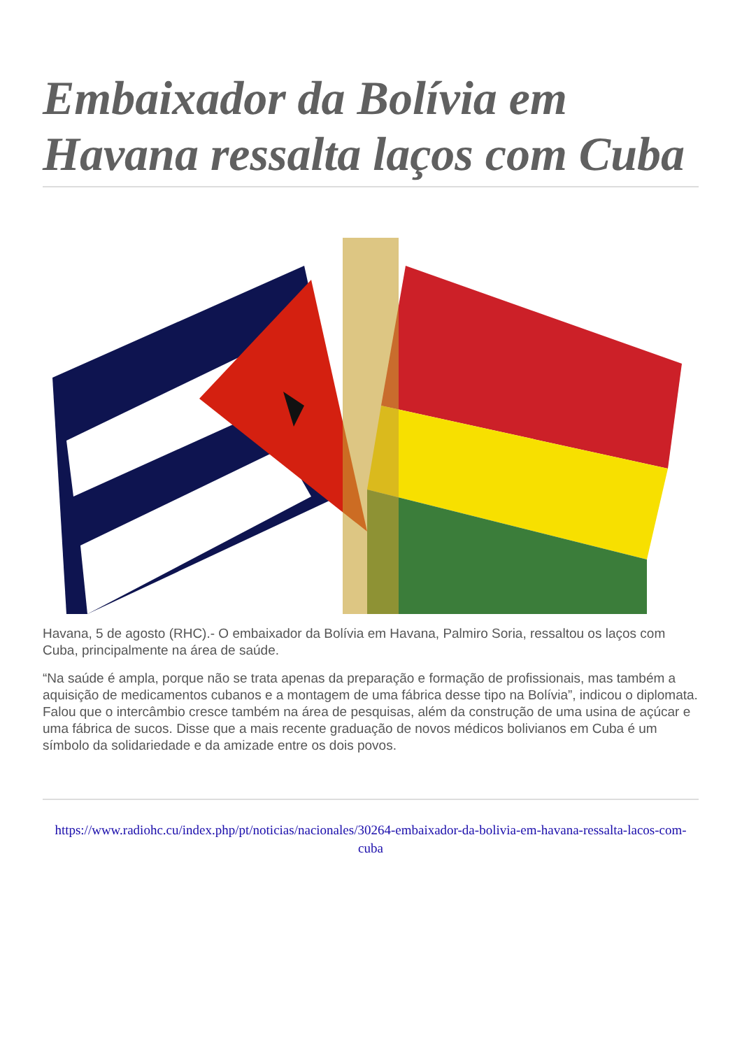Embaixador da Bolívia em Havana ressalta laços com Cuba
Havana, 5 de agosto (RHC).- O embaixador da Bolívia em Havana, Palmiro Soria, ressaltou os laços com Cuba, principalmente na área de saúde.
“Na saúde é ampla, porque não se trata apenas da preparação e formação de profissionais, mas também a aquisição de medicamentos cubanos e a montagem de uma fábrica desse tipo na Bolívia”, indicou o diplomata. Falou que o intercâmbio cresce também na área de pesquisas, além da construção de uma usina de açúcar e uma fábrica de sucos. Disse que a mais recente graduação de novos médicos bolivianos em Cuba é um símbolo da solidariedade e da amizade entre os dois povos.
https://www.radiohc.cu/index.php/pt/noticias/nacionales/30264-embaixador-da-bolivia-em-havana-ressalta-lacos-com-cuba